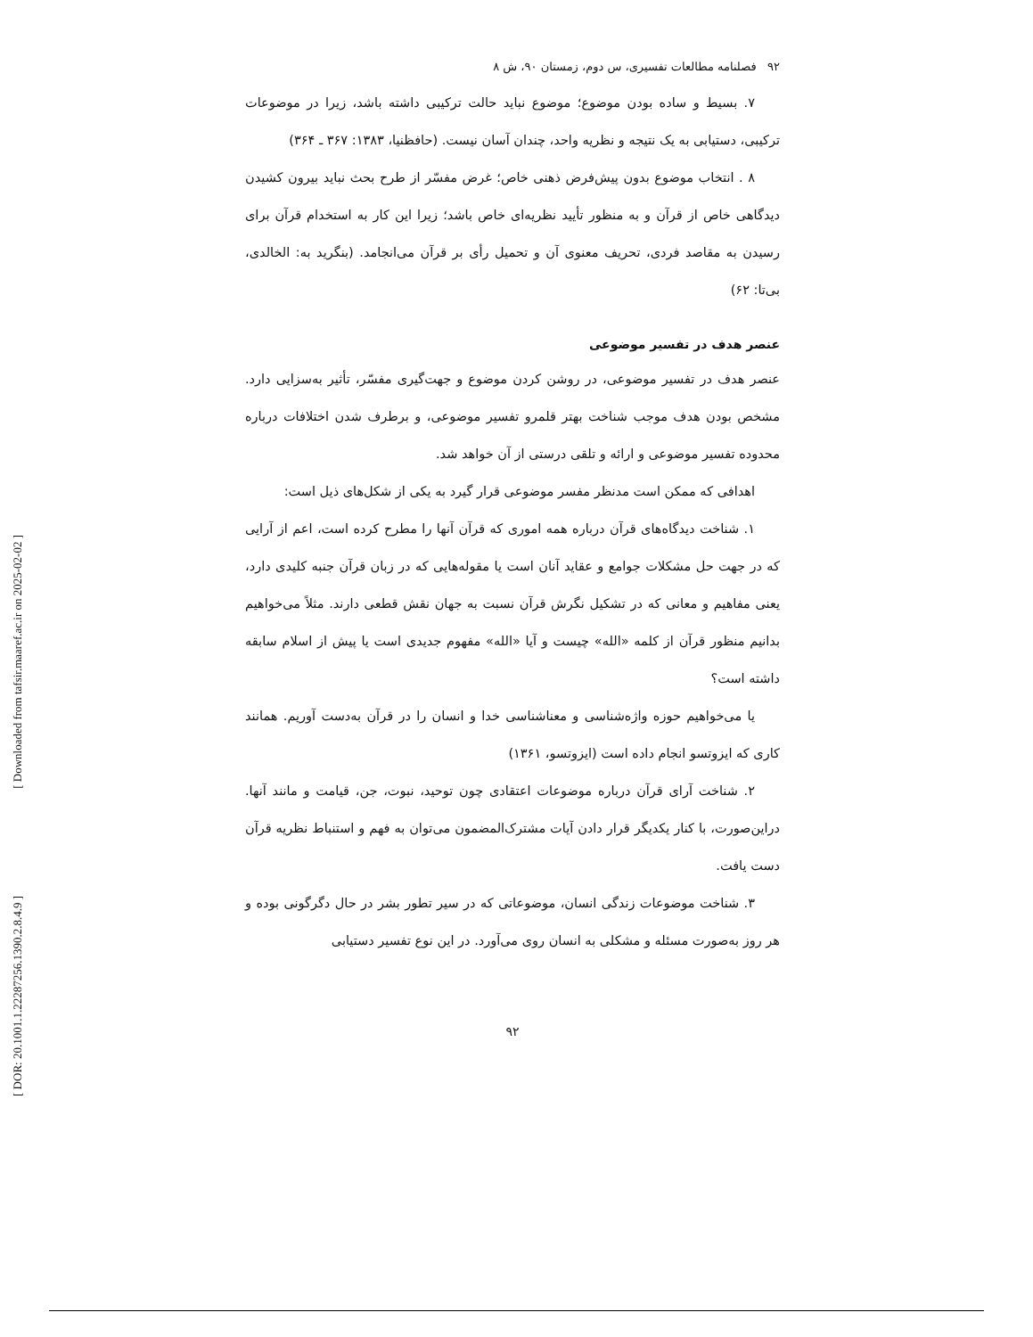۹۲ فصلنامه مطالعات تفسیری، س دوم، زمستان ۹۰، ش ۸
۷. بسیط و ساده بودن موضوع؛ موضوع نباید حالت ترکیبی داشته باشد، زیرا در موضوعات ترکیبی، دستیابی به یک نتیجه و نظریه واحد، چندان آسان نیست. (حافظنیا، ۱۳۸۳: ۳۶۷ ـ ۳۶۴)
۸ . انتخاب موضوع بدون پیش‌فرض ذهنی خاص؛ غرض مفسّر از طرح بحث نباید بیرون کشیدن دیدگاهی خاص از قرآن و به منظور تأیید نظریه‌ای خاص باشد؛ زیرا این کار به استخدام قرآن برای رسیدن به مقاصد فردی، تحریف معنوی آن و تحمیل رأی بر قرآن می‌انجامد. (بنگرید به: الخالدی، بی‌تا: ۶۲)
عنصر هدف در تفسیر موضوعی
عنصر هدف در تفسیر موضوعی، در روشن کردن موضوع و جهت‌گیری مفسّر، تأثیر به‌سزایی دارد. مشخص بودن هدف موجب شناخت بهتر قلمرو تفسیر موضوعی، و برطرف شدن اختلافات درباره محدوده تفسیر موضوعی و ارائه و تلقی درستی از آن خواهد شد.
اهدافی که ممکن است مدنظر مفسر موضوعی قرار گیرد به یکی از شکل‌های ذیل است:
۱. شناخت دیدگاه‌های قرآن درباره همه اموری که قرآن آنها را مطرح کرده است، اعم از آرایی که در جهت حل مشکلات جوامع و عقاید آنان است یا مقوله‌هایی که در زبان قرآن جنبه کلیدی دارد، یعنی مفاهیم و معانی که در تشکیل نگرش قرآن نسبت به جهان نقش قطعی دارند. مثلاً می‌خواهیم بدانیم منظور قرآن از کلمه «الله» چیست و آیا «الله» مفهوم جدیدی است یا پیش از اسلام سابقه داشته است؟
یا می‌خواهیم حوزه واژه‌شناسی و معناشناسی خدا و انسان را در قرآن به‌دست آوریم. همانند کاری که ایزوتسو انجام داده است (ایزوتسو، ۱۳۶۱)
۲. شناخت آرای قرآن درباره موضوعات اعتقادی چون توحید، نبوت، جن، قیامت و مانند آنها. دراین‌صورت، با کنار یکدیگر قرار دادن آیات مشترک‌المضمون می‌توان به فهم و استنباط نظریه قرآن دست یافت.
۳. شناخت موضوعات زندگی انسان، موضوعاتی که در سیر تطور بشر در حال دگرگونی بوده و هر روز به‌صورت مسئله و مشکلی به انسان روی می‌آورد. در این نوع تفسیر دستیابی
۹۲
[ Downloaded from tafsir.maaref.ac.ir on 2025-02-02 ]
[ DOR: 20.1001.1.22287256.1390.2.8.4.9 ]